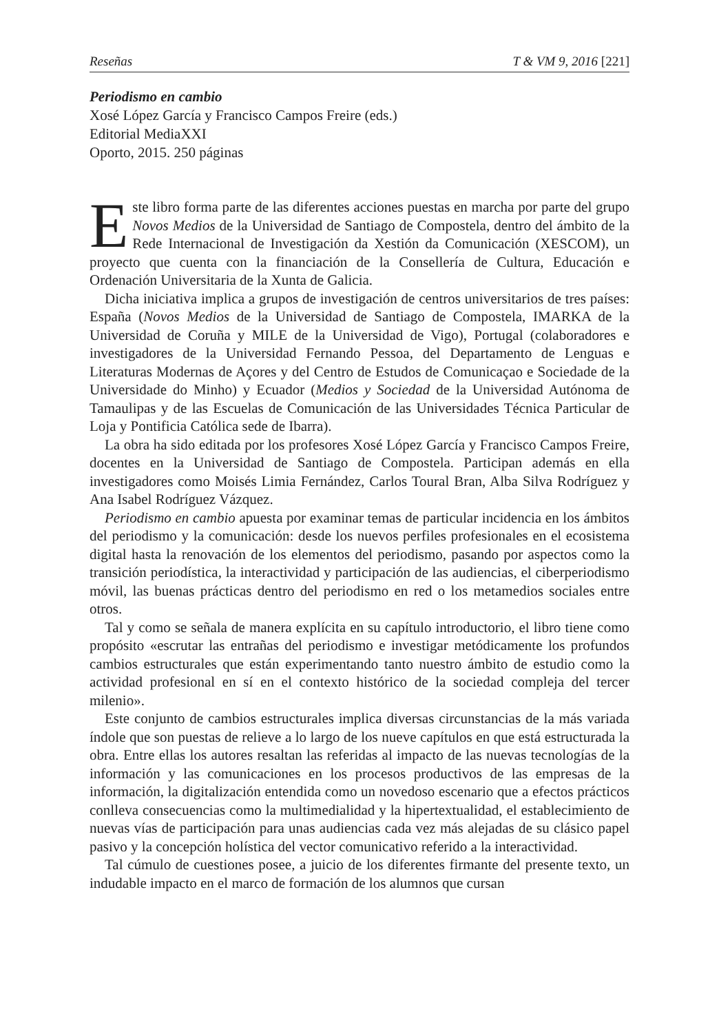Reseñas T & VM 9, 2016 [221]
Periodismo en cambio
Xosé López García y Francisco Campos Freire (eds.)
Editorial MediaXXI
Oporto, 2015. 250 páginas
Este libro forma parte de las diferentes acciones puestas en marcha por parte del grupo Novos Medios de la Universidad de Santiago de Compostela, dentro del ámbito de la Rede Internacional de Investigación da Xestión da Comunicación (XESCOM), un proyecto que cuenta con la financiación de la Consellería de Cultura, Educación e Ordenación Universitaria de la Xunta de Galicia.
Dicha iniciativa implica a grupos de investigación de centros universitarios de tres países: España (Novos Medios de la Universidad de Santiago de Compostela, IMARKA de la Universidad de Coruña y MILE de la Universidad de Vigo), Portugal (colaboradores e investigadores de la Universidad Fernando Pessoa, del Departamento de Lenguas e Literaturas Modernas de Açores y del Centro de Estudos de Comunicaçao e Sociedade de la Universidade do Minho) y Ecuador (Medios y Sociedad de la Universidad Autónoma de Tamaulipas y de las Escuelas de Comunicación de las Universidades Técnica Particular de Loja y Pontificia Católica sede de Ibarra).
La obra ha sido editada por los profesores Xosé López García y Francisco Campos Freire, docentes en la Universidad de Santiago de Compostela. Participan además en ella investigadores como Moisés Limia Fernández, Carlos Toural Bran, Alba Silva Rodríguez y Ana Isabel Rodríguez Vázquez.
Periodismo en cambio apuesta por examinar temas de particular incidencia en los ámbitos del periodismo y la comunicación: desde los nuevos perfiles profesionales en el ecosistema digital hasta la renovación de los elementos del periodismo, pasando por aspectos como la transición periodística, la interactividad y participación de las audiencias, el ciberperiodismo móvil, las buenas prácticas dentro del periodismo en red o los metamedios sociales entre otros.
Tal y como se señala de manera explícita en su capítulo introductorio, el libro tiene como propósito «escrutar las entrañas del periodismo e investigar metódicamente los profundos cambios estructurales que están experimentando tanto nuestro ámbito de estudio como la actividad profesional en sí en el contexto histórico de la sociedad compleja del tercer milenio».
Este conjunto de cambios estructurales implica diversas circunstancias de la más variada índole que son puestas de relieve a lo largo de los nueve capítulos en que está estructurada la obra. Entre ellas los autores resaltan las referidas al impacto de las nuevas tecnologías de la información y las comunicaciones en los procesos productivos de las empresas de la información, la digitalización entendida como un novedoso escenario que a efectos prácticos conlleva consecuencias como la multimedialidad y la hipertextualidad, el establecimiento de nuevas vías de participación para unas audiencias cada vez más alejadas de su clásico papel pasivo y la concepción holística del vector comunicativo referido a la interactividad.
Tal cúmulo de cuestiones posee, a juicio de los diferentes firmante del presente texto, un indudable impacto en el marco de formación de los alumnos que cursan